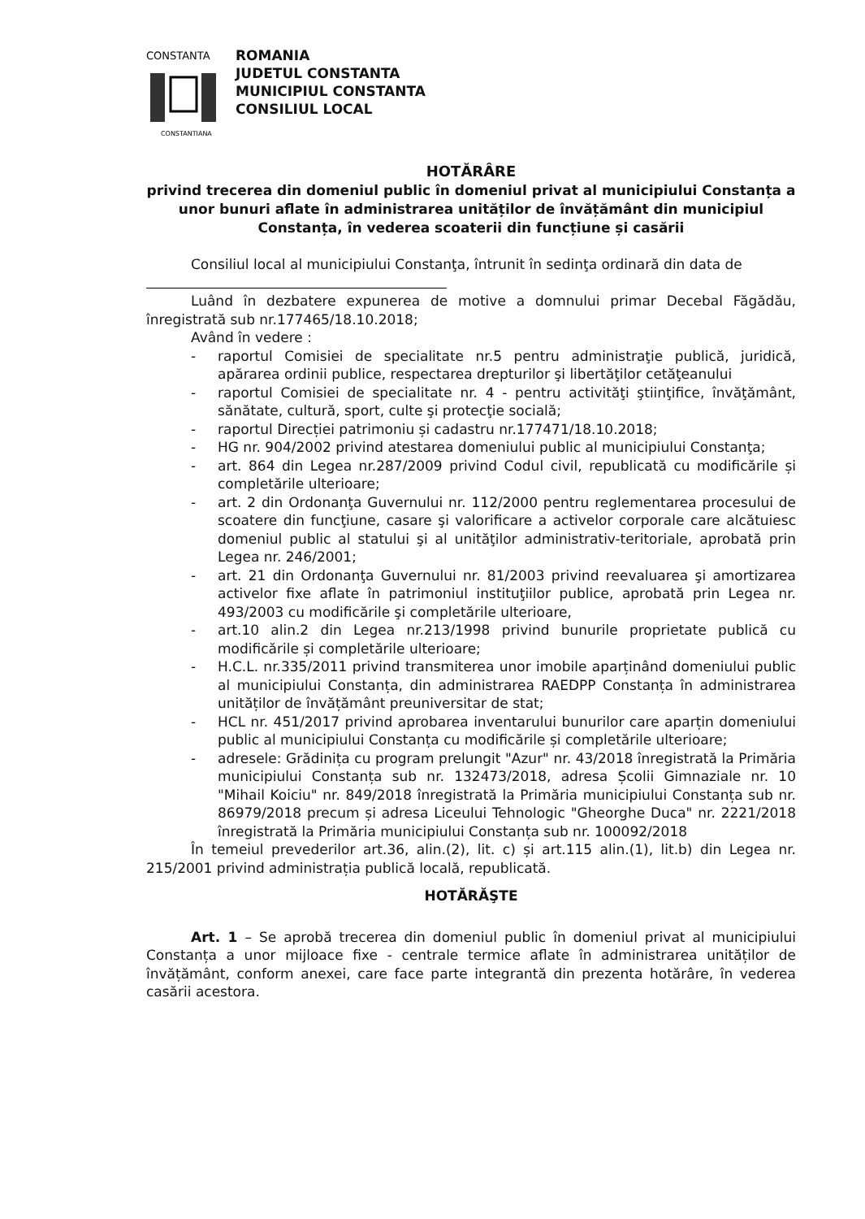CONSTANTA
CONSTANTIANA
ROMANIA
JUDETUL CONSTANTA
MUNICIPIUL CONSTANTA
CONSILIUL LOCAL
HOTĂRÂRE
privind trecerea din domeniul public în domeniul privat al municipiului Constanța a unor bunuri aflate în administrarea unităților de învățământ din municipiul Constanța, în vederea scoaterii din funcțiune și casării
Consiliul local al municipiului Constanţa, întrunit în sedinţa ordinară din data de
Luând în dezbatere expunerea de motive a domnului primar Decebal Făgădău, înregistrată sub nr.177465/18.10.2018;
Având în vedere :
- raportul Comisiei de specialitate nr.5 pentru administraţie publică, juridică, apărarea ordinii publice, respectarea drepturilor şi libertăţilor cetăţeanului
- raportul Comisiei de specialitate nr. 4 - pentru activităţi ştiinţifice, învăţământ, sănătate, cultură, sport, culte şi protecţie socială;
- raportul Direcției patrimoniu și cadastru nr.177471/18.10.2018;
- HG nr. 904/2002 privind atestarea domeniului public al municipiului Constanţa;
- art. 864 din Legea nr.287/2009 privind Codul civil, republicată cu modificările și completările ulterioare;
- art. 2 din Ordonanţa Guvernului nr. 112/2000 pentru reglementarea procesului de scoatere din funcţiune, casare şi valorificare a activelor corporale care alcătuiesc domeniul public al statului şi al unităţilor administrativ-teritoriale, aprobată prin Legea nr. 246/2001;
- art. 21 din Ordonanţa Guvernului nr. 81/2003 privind reevaluarea şi amortizarea activelor fixe aflate în patrimoniul instituţiilor publice, aprobată prin Legea nr. 493/2003 cu modificările şi completările ulterioare,
- art.10 alin.2 din Legea nr.213/1998 privind bunurile proprietate publică cu modificările și completările ulterioare;
- H.C.L. nr.335/2011 privind transmiterea unor imobile aparținând domeniului public al municipiului Constanța, din administrarea RAEDPP Constanța în administrarea unităților de învățământ preuniversitar de stat;
- HCL nr. 451/2017 privind aprobarea inventarului bunurilor care aparțin domeniului public al municipiului Constanța cu modificările și completările ulterioare;
- adresele: Grădinița cu program prelungit "Azur" nr. 43/2018 înregistrată la Primăria municipiului Constanța sub nr. 132473/2018, adresa Școlii Gimnaziale nr. 10 "Mihail Koiciu" nr. 849/2018 înregistrată la Primăria municipiului Constanța sub nr. 86979/2018 precum și adresa Liceului Tehnologic "Gheorghe Duca" nr. 2221/2018 înregistrată la Primăria municipiului Constanța sub nr. 100092/2018
În temeiul prevederilor art.36, alin.(2), lit. c) și art.115 alin.(1), lit.b) din Legea nr. 215/2001 privind administrația publică locală, republicată.
HOTĂRĂŞTE
Art. 1 – Se aprobă trecerea din domeniul public în domeniul privat al municipiului Constanța a unor mijloace fixe - centrale termice aflate în administrarea unităților de învățământ, conform anexei, care face parte integrantă din prezenta hotărâre, în vederea casării acestora.